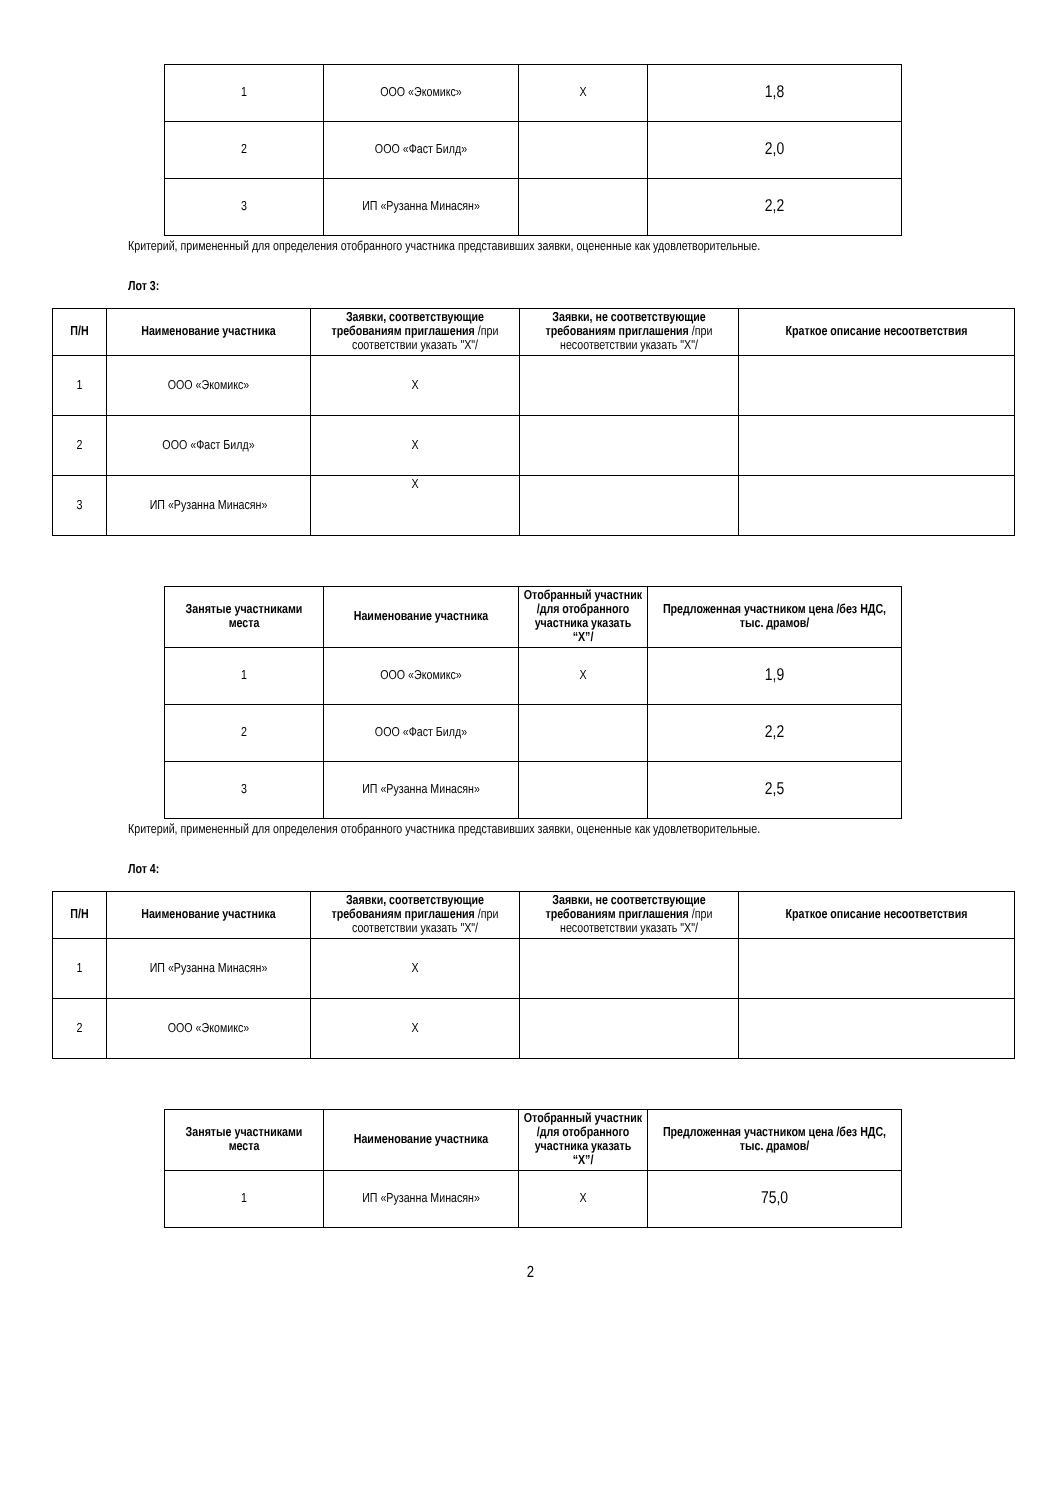| 1 | ООО «Экомикс» | X | 1,8 |
| 2 | ООО «Фаст Билд» | | 2,0 |
| 3 | ИП «Рузанна Минасян» | | 2,2 |
Критерий, примененный для определения отобранного участника представивших заявки, оцененные как удовлетворительные.
Лот 3:
| П/Н | Наименование участника | Заявки, соответствующие требованиям приглашения /при соответствии указать "X"/ | Заявки, не соответствующие требованиям приглашения /при несоответствии указать "X"/ | Краткое описание несоответствия |
| --- | --- | --- | --- | --- |
| 1 | ООО «Экомикс» | X | | |
| 2 | ООО «Фаст Билд» | X | | |
| 3 | ИП «Рузанна Минасян» | X | | |
| Занятые участниками места | Наименование участника | Отобранный участник /для отобранного участника указать “X”/ | Предложенная участником цена /без НДС, тыс. драмов/ |
| --- | --- | --- | --- |
| 1 | ООО «Экомикс» | X | 1,9 |
| 2 | ООО «Фаст Билд» | | 2,2 |
| 3 | ИП «Рузанна Минасян» | | 2,5 |
Критерий, примененный для определения отобранного участника представивших заявки, оцененные как удовлетворительные.
Лот 4:
| П/Н | Наименование участника | Заявки, соответствующие требованиям приглашения /при соответствии указать "X"/ | Заявки, не соответствующие требованиям приглашения /при несоответствии указать "X"/ | Краткое описание несоответствия |
| --- | --- | --- | --- | --- |
| 1 | ИП «Рузанна Минасян» | X | | |
| 2 | ООО «Экомикс» | X | | |
| Занятые участниками места | Наименование участника | Отобранный участник /для отобранного участника указать “X”/ | Предложенная участником цена /без НДС, тыс. драмов/ |
| --- | --- | --- | --- |
| 1 | ИП «Рузанна Минасян» | X | 75,0 |
2